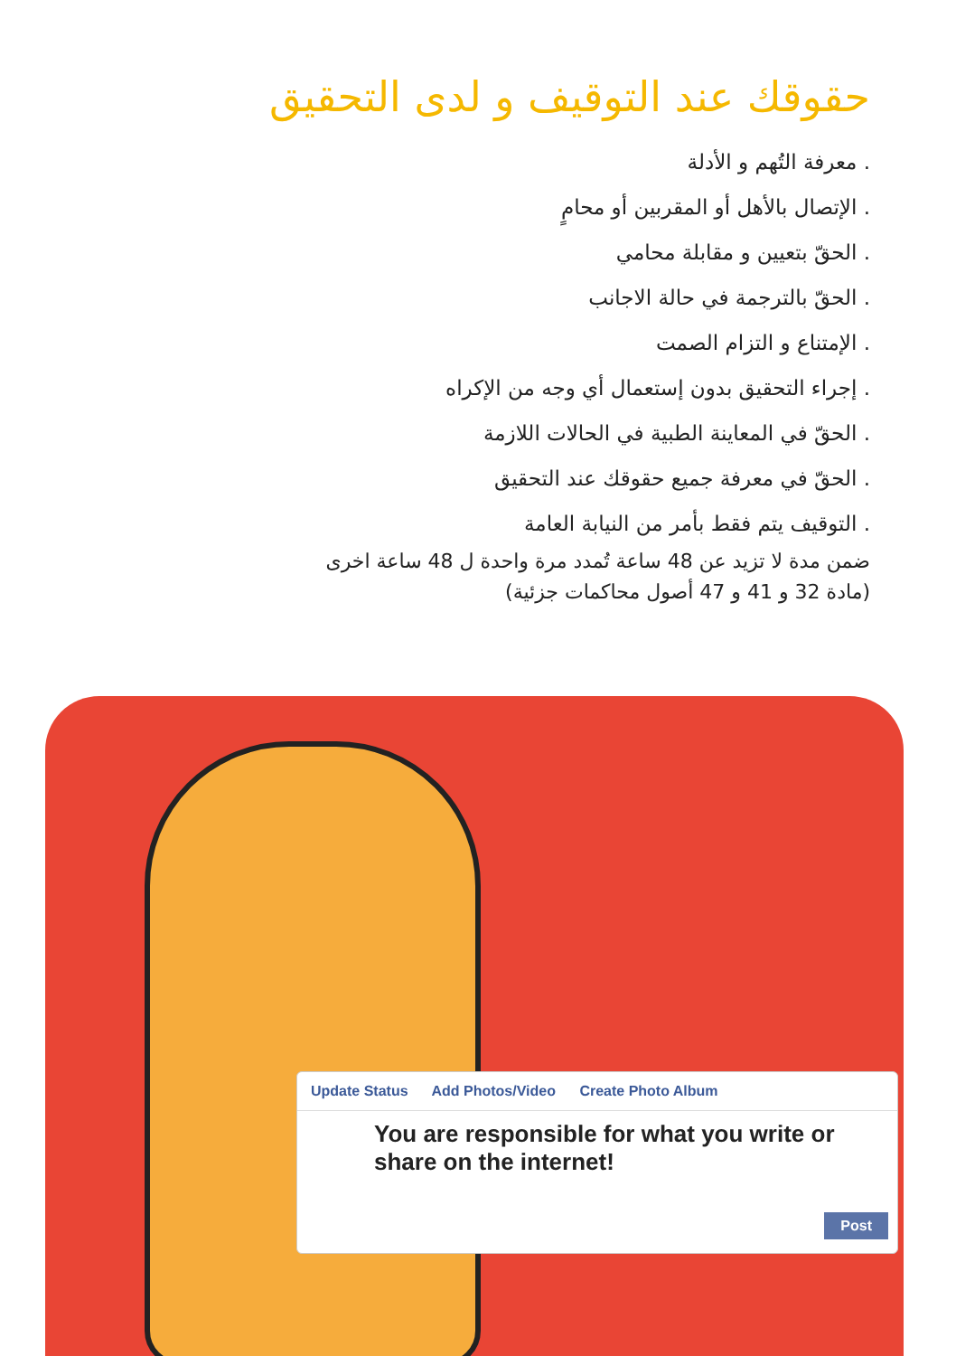حقوقك عند التوقيف و لدى التحقيق
. معرفة التُهم و الأدلة
. الإتصال بالأهل أو المقربين أو محامٍ
. الحقّ بتعيين و مقابلة محامي
. الحقّ بالترجمة في حالة الاجانب
. الإمتناع و التزام الصمت
. إجراء التحقيق بدون إستعمال أي وجه من الإكراه
. الحقّ في المعاينة الطبية في الحالات اللازمة
. الحقّ في معرفة جميع حقوقك عند التحقيق
. التوقيف يتم فقط بأمر من النيابة العامة
ضمن مدة لا تزيد عن 48 ساعة تُمدد مرة واحدة ل 48 ساعة اخرى
(مادة 32 و 41 و 47 أصول محاكمات جزئية)
Update Status Add Photos/Video Create Photo Album
You are responsible for what you write or share on the internet!
Post